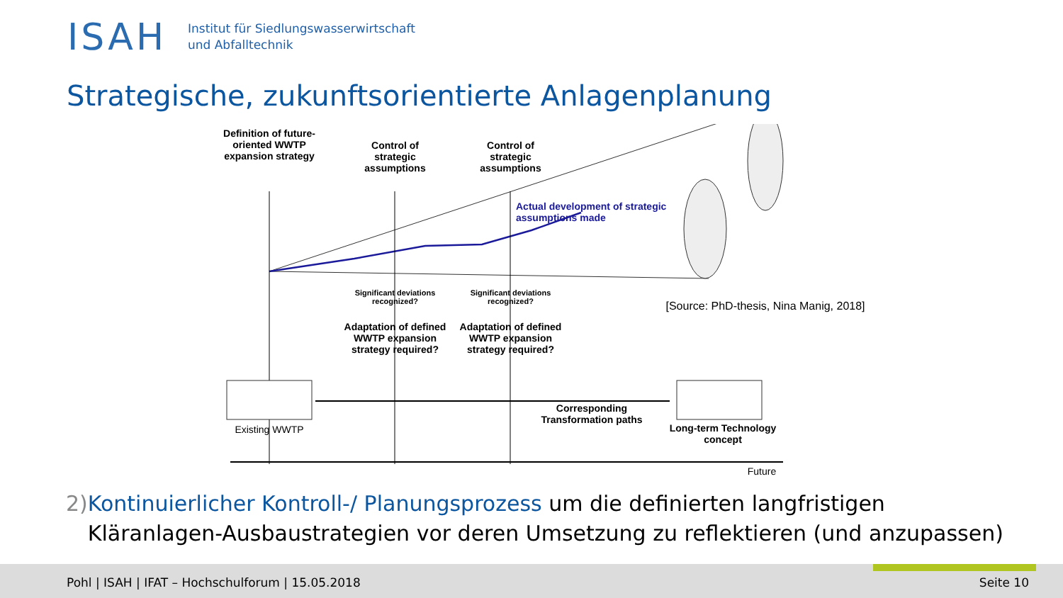ISAH
Institut für Siedlungswasserwirtschaft
und Abfalltechnik
Strategische, zukunftsorientierte Anlagenplanung
Definition of future-oriented WWTP expansion strategy
Control of strategic assumptions
Control of strategic assumptions
Actual development of strategic assumptions made
Significant deviations recognized?
Significant deviations recognized?
Adaptation of defined WWTP expansion strategy required?
Adaptation of defined WWTP expansion strategy required?
[Source: PhD-thesis, Nina Manig, 2018]
Existing WWTP
Corresponding Transformation paths
Long-term Technology concept
Future
2) Kontinuierlicher Kontroll-/ Planungsprozess um die definierten langfristigen Kläranlagen-Ausbaustrategien vor deren Umsetzung zu reflektieren (und anzupassen)
Pohl | ISAH | IFAT – Hochschulforum | 15.05.2018 Seite 10